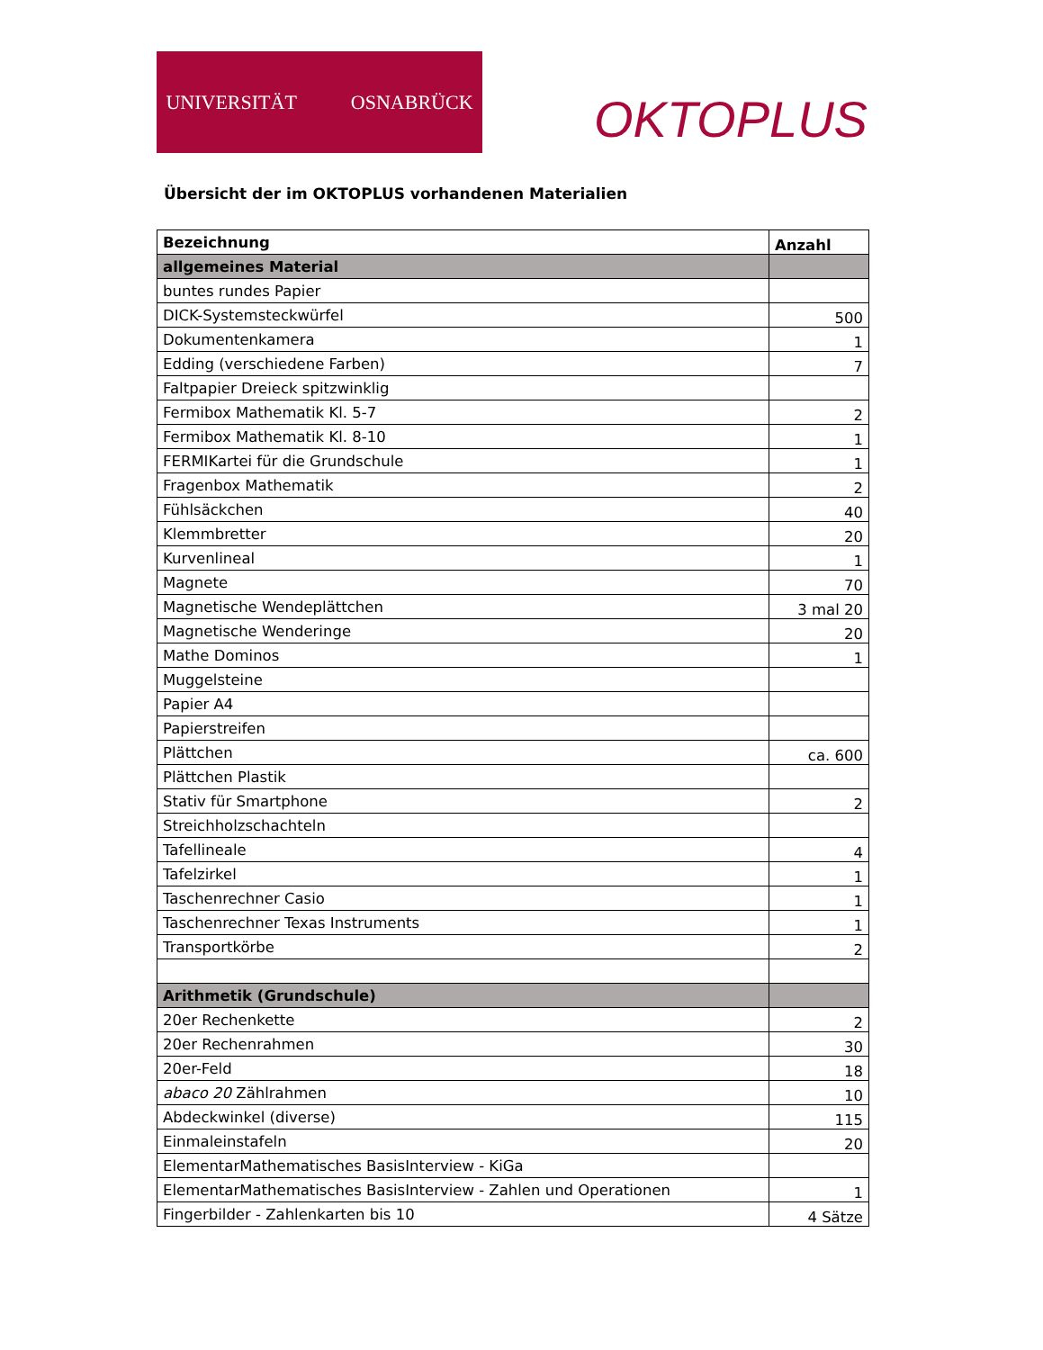UNIVERSITÄT OSNABRÜCK
OKTOPLUS
Übersicht der im OKTOPLUS vorhandenen Materialien
| Bezeichnung | Anzahl |
| --- | --- |
| allgemeines Material | |
| buntes rundes Papier | |
| DICK-Systemsteckwürfel | 500 |
| Dokumentenkamera | 1 |
| Edding (verschiedene Farben) | 7 |
| Faltpapier Dreieck spitzwinklig | |
| Fermibox Mathematik Kl. 5-7 | 2 |
| Fermibox Mathematik Kl. 8-10 | 1 |
| FERMIKartei für die Grundschule | 1 |
| Fragenbox Mathematik | 2 |
| Fühlsäckchen | 40 |
| Klemmbretter | 20 |
| Kurvenlineal | 1 |
| Magnete | 70 |
| Magnetische Wendeplättchen | 3 mal 20 |
| Magnetische Wenderinge | 20 |
| Mathe Dominos | 1 |
| Muggelsteine | |
| Papier A4 | |
| Papierstreifen | |
| Plättchen | ca. 600 |
| Plättchen Plastik | |
| Stativ für Smartphone | 2 |
| Streichholzschachteln | |
| Tafellineale | 4 |
| Tafelzirkel | 1 |
| Taschenrechner Casio | 1 |
| Taschenrechner Texas Instruments | 1 |
| Transportkörbe | 2 |
| Arithmetik (Grundschule) | |
| 20er Rechenkette | 2 |
| 20er Rechenrahmen | 30 |
| 20er-Feld | 18 |
| abaco 20 Zählrahmen | 10 |
| Abdeckwinkel (diverse) | 115 |
| Einmaleinstafeln | 20 |
| ElementarMathematisches BasisInterview - KiGa | |
| ElementarMathematisches BasisInterview - Zahlen und Operationen | 1 |
| Fingerbilder - Zahlenkarten bis 10 | 4 Sätze |